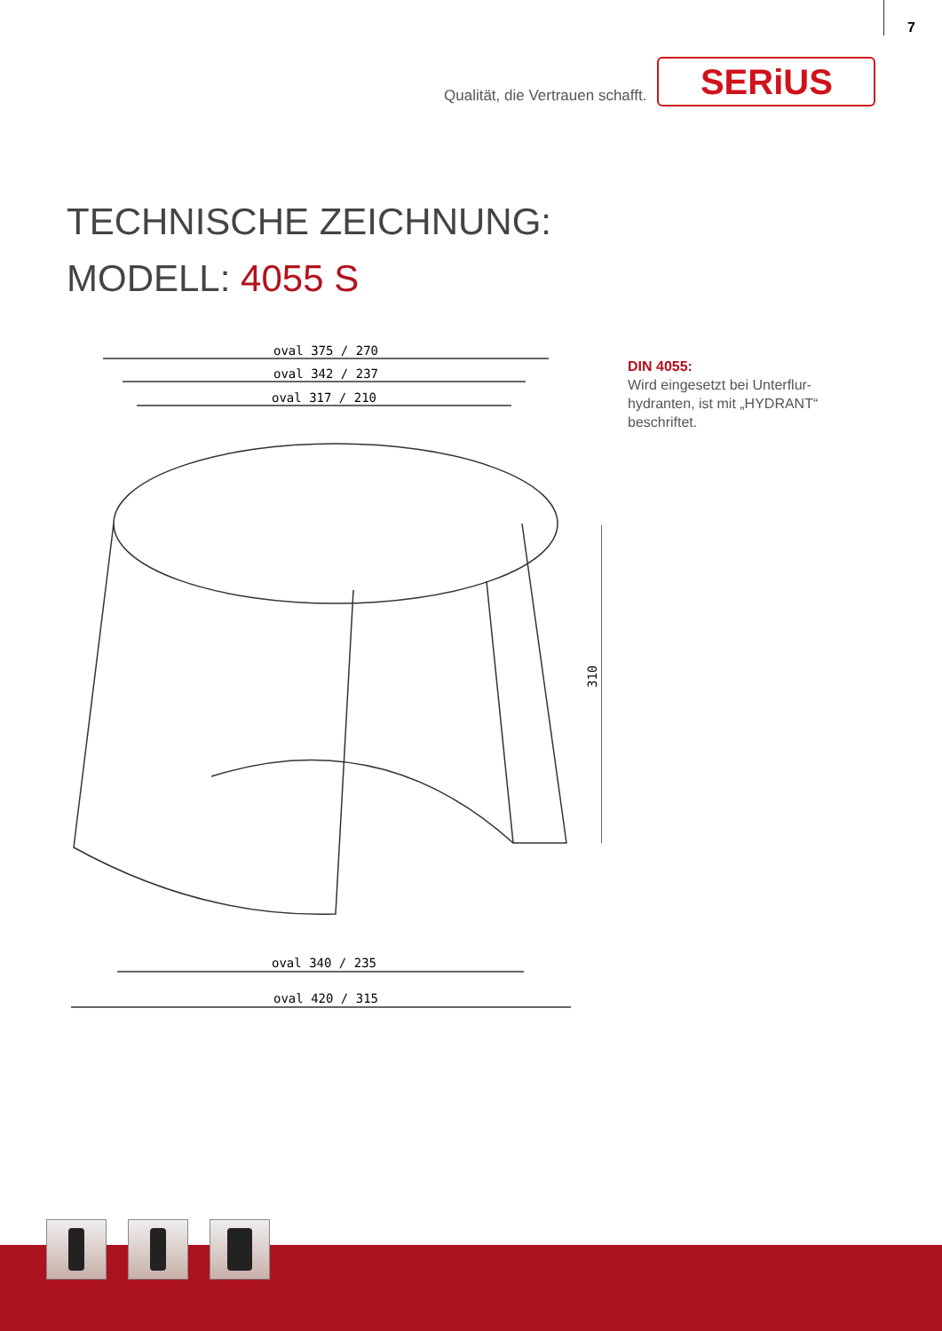7
Qualität, die Vertrauen schafft.
SERiUS
TECHNISCHE ZEICHNUNG:
MODELL: 4055 S
oval 375 / 270
oval 342 / 237
oval 317 / 210
310
oval 340 / 235
oval 420 / 315
DIN 4055:
Wird eingesetzt bei Unterflur-hydranten, ist mit „HYDRANT“ beschriftet.